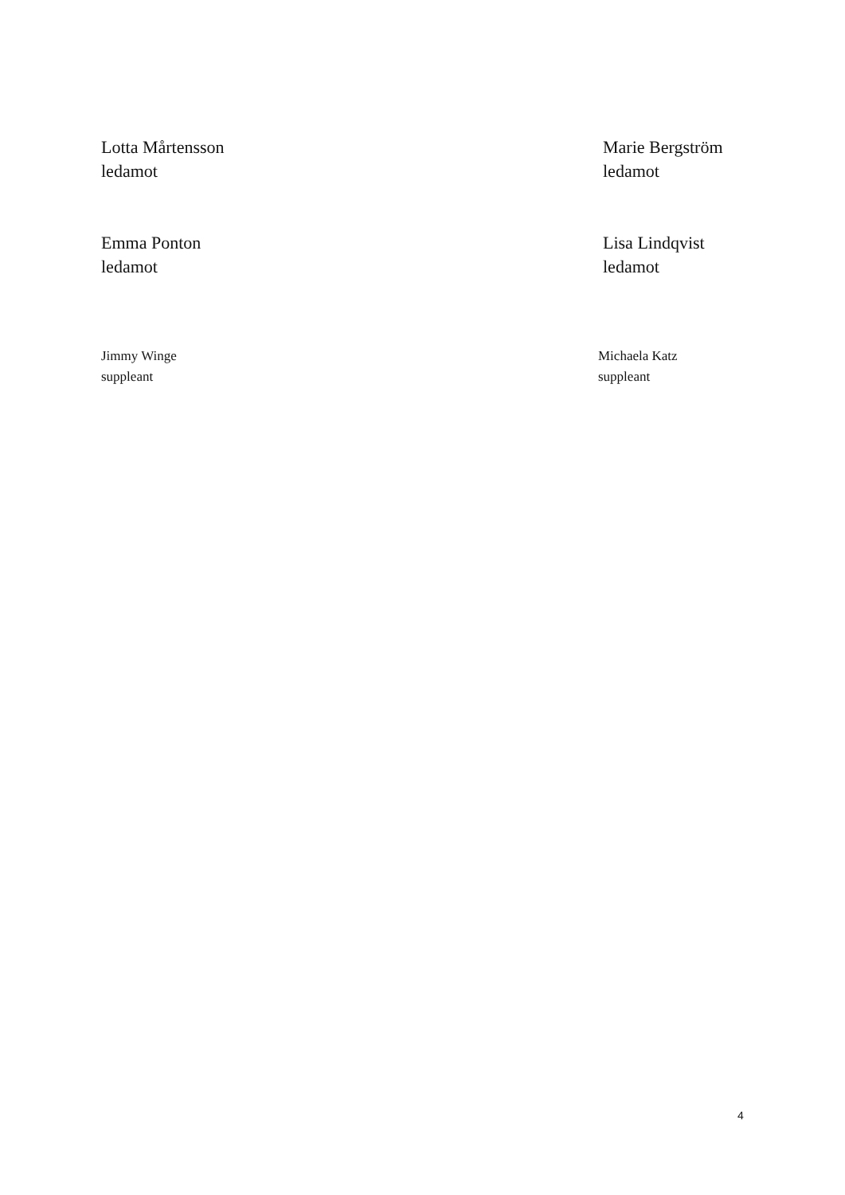Lotta Mårtensson
ledamot
Marie Bergström
ledamot
Emma Ponton
ledamot
Lisa Lindqvist
ledamot
Jimmy Winge
suppleant
Michaela Katz
suppleant
4